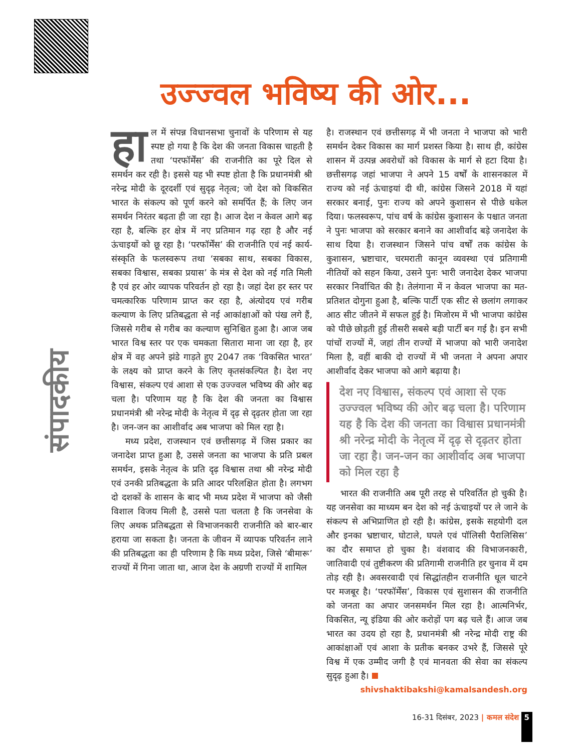संपादकीय
उज्ज्वल भविष्य की ओर...
हा ल में संपन्न विधानसभा चुनावों के परिणाम से यह स्पष्ट हो गया है कि देश की जनता विकास चाहती है तथा ‘परफॉर्मेंस’ की राजनीति का पूरे दिल से समर्थन कर रही है। इससे यह भी स्पष्ट होता है कि प्रधानमंत्री श्री नरेन्द्र मोदी के दूरदर्शी एवं सुदृढ़ नेतृत्व; जो देश को विकसित भारत के संकल्प को पूर्ण करने को समर्पित हैं; के लिए जन समर्थन निरंतर बढ़ता ही जा रहा है। आज देश न केवल आगे बढ़ रहा है, बल्कि हर क्षेत्र में नए प्रतिमान गढ़ रहा है और नई ऊंचाइयों को छू रहा है। ‘परफॉर्मेंस’ की राजनीति एवं नई कार्य-संस्कृति के फलस्वरूप तथा ‘सबका साथ, सबका विकास, सबका विश्वास, सबका प्रयास’ के मंत्र से देश को नई गति मिली है एवं हर ओर व्यापक परिवर्तन हो रहा है। जहां देश हर स्तर पर चमत्कारिक परिणाम प्राप्त कर रहा है, अंत्योदय एवं गरीब कल्याण के लिए प्रतिबद्धता से नई आकांक्षाओं को पंख लगे हैं, जिससे गरीब से गरीब का कल्याण सुनिश्चित हुआ है। आज जब भारत विश्व स्तर पर एक चमकता सितारा माना जा रहा है, हर क्षेत्र में वह अपने झंडे गाड़ते हुए 2047 तक ‘विकसित भारत’ के लक्ष्य को प्राप्त करने के लिए कृतसंकल्पित है। देश नए विश्वास, संकल्प एवं आशा से एक उज्ज्वल भविष्य की ओर बढ़ चला है। परिणाम यह है कि देश की जनता का विश्वास प्रधानमंत्री श्री नरेन्द्र मोदी के नेतृत्व में दृढ़ से दृढ़तर होता जा रहा है। जन-जन का आशीर्वाद अब भाजपा को मिल रहा है।
मध्य प्रदेश, राजस्थान एवं छत्तीसगढ़ में जिस प्रकार का जनादेश प्राप्त हुआ है, उससे जनता का भाजपा के प्रति प्रबल समर्थन, इसके नेतृत्व के प्रति दृढ़ विश्वास तथा श्री नरेन्द्र मोदी एवं उनकी प्रतिबद्धता के प्रति आदर परिलक्षित होता है। लगभग दो दशकों के शासन के बाद भी मध्य प्रदेश में भाजपा को जैसी विशाल विजय मिली है, उससे पता चलता है कि जनसेवा के लिए अथक प्रतिबद्धता से विभाजनकारी राजनीति को बार-बार हराया जा सकता है। जनता के जीवन में व्यापक परिवर्तन लाने की प्रतिबद्धता का ही परिणाम है कि मध्य प्रदेश, जिसे ‘बीमारू’ राज्यों में गिना जाता था, आज देश के अग्रणी राज्यों में शामिल
है। राजस्थान एवं छत्तीसगढ़ में भी जनता ने भाजपा को भारी समर्थन देकर विकास का मार्ग प्रशस्त किया है। साथ ही, कांग्रेस शासन में उत्पन्न अवरोधों को विकास के मार्ग से हटा दिया है। छत्तीसगढ़ जहां भाजपा ने अपने 15 वर्षों के शासनकाल में राज्य को नई ऊंचाइयां दी थी, कांग्रेस जिसने 2018 में यहां सरकार बनाई, पुनः राज्य को अपने कुशासन से पीछे धकेल दिया। फलस्वरूप, पांच वर्ष के कांग्रेस कुशासन के पश्चात जनता ने पुनः भाजपा को सरकार बनाने का आशीर्वाद बड़े जनादेश के साथ दिया है। राजस्थान जिसने पांच वर्षों तक कांग्रेस के कुशासन, भ्रष्टाचार, चरमराती कानून व्यवस्था एवं प्रतिगामी नीतियों को सहन किया, उसने पुनः भारी जनादेश देकर भाजपा सरकार निर्वाचित की है। तेलंगाना में न केवल भाजपा का मत-प्रतिशत दोगुना हुआ है, बल्कि पार्टी एक सीट से छलांग लगाकर आठ सीट जीतने में सफल हुई है। मिजोरम में भी भाजपा कांग्रेस को पीछे छोड़ती हुई तीसरी सबसे बड़ी पार्टी बन गई है। इन सभी पांचों राज्यों में, जहां तीन राज्यों में भाजपा को भारी जनादेश मिला है, वहीं बाकी दो राज्यों में भी जनता ने अपना अपार आशीर्वाद देकर भाजपा को आगे बढ़ाया है।
देश नए विश्वास, संकल्प एवं आशा से एक उज्ज्वल भविष्य की ओर बढ़ चला है। परिणाम यह है कि देश की जनता का विश्वास प्रधानमंत्री श्री नरेन्द्र मोदी के नेतृत्व में दृढ़ से दृढ़तर होता जा रहा है। जन-जन का आशीर्वाद अब भाजपा को मिल रहा है
भारत की राजनीति अब पूरी तरह से परिवर्तित हो चुकी है। यह जनसेवा का माध्यम बन देश को नई ऊंचाइयों पर ले जाने के संकल्प से अभिप्राणित हो रही है। कांग्रेस, इसके सहयोगी दल और इनका भ्रष्टाचार, घोटाले, घपले एवं पॉलिसी पैरालिसिस’ का दौर समाप्त हो चुका है। वंशवाद की विभाजनकारी, जातिवादी एवं तुष्टीकरण की प्रतिगामी राजनीति हर चुनाव में दम तोड़ रही है। अवसरवादी एवं सिद्धांतहीन राजनीति धूल चाटने पर मजबूर है। ‘परफॉर्मेंस’, विकास एवं सुशासन की राजनीति को जनता का अपार जनसमर्थन मिल रहा है। आत्मनिर्भर, विकसित, न्यू इंडिया की ओर करोड़ों पग बढ़ चले हैं। आज जब भारत का उदय हो रहा है, प्रधानमंत्री श्री नरेन्द्र मोदी राष्ट्र की आकांक्षाओं एवं आशा के प्रतीक बनकर उभरे हैं, जिससे पूरे विश्व में एक उम्मीद जगी है एवं मानवता की सेवा का संकल्प सुदृढ़ हुआ है।
shivshaktibakshi@kamalsandesh.org
16-31 दिसंबर, 2023 | कमल संदेश 5